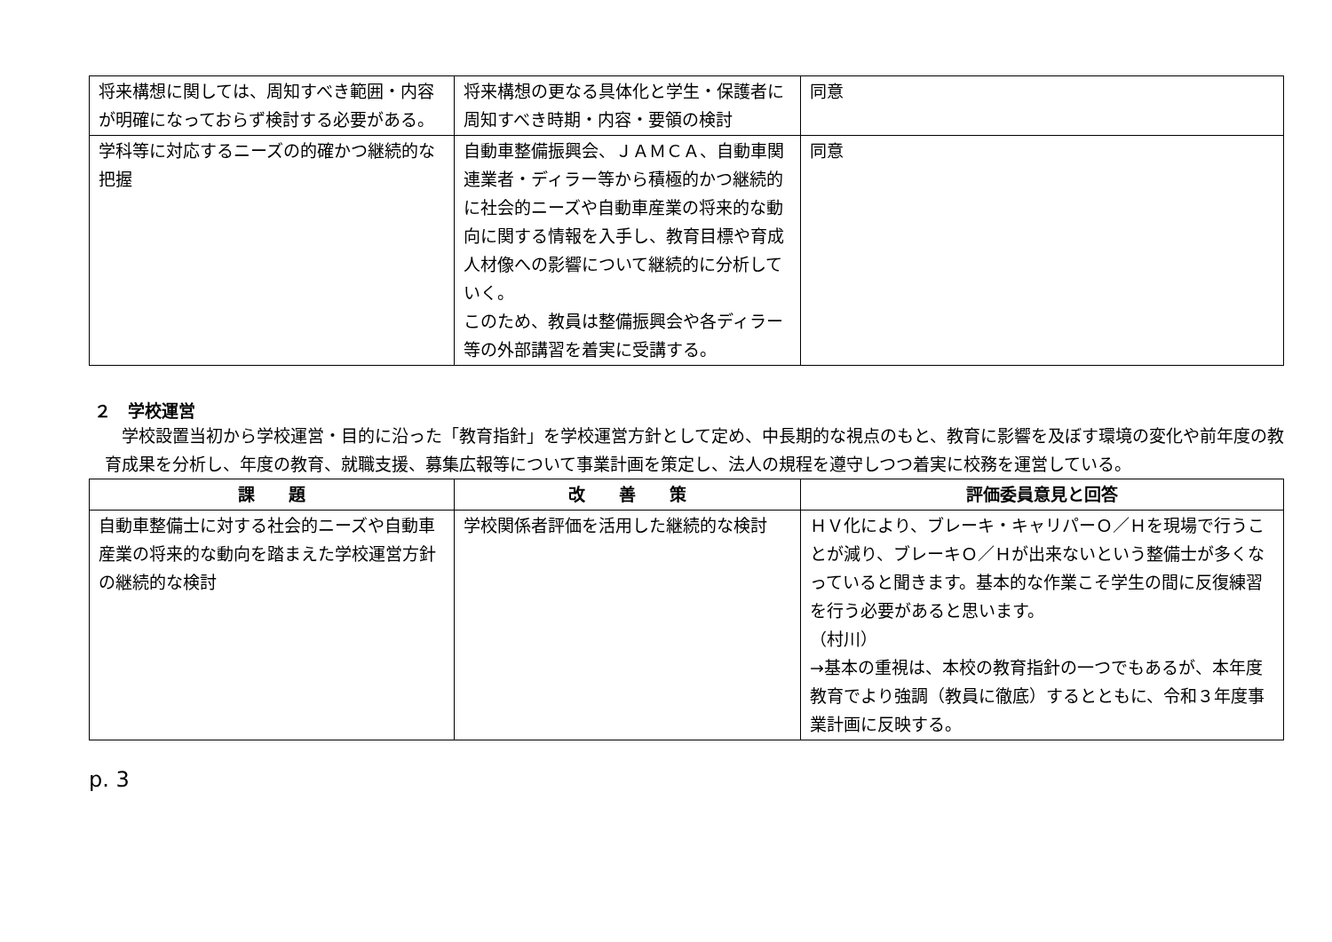| 将来構想に関しては、周知すべき範囲・内容が明確になっておらず検討する必要がある。 | 将来構想の更なる具体化と学生・保護者に周知すべき時期・内容・要領の検討 | 同意 |
| 学科等に対応するニーズの的確かつ継続的な把握 | 自動車整備振興会、ＪＡＭＣＡ、自動車関連業者・ディラー等から積極的かつ継続的に社会的ニーズや自動車産業の将来的な動向に関する情報を入手し、教育目標や育成人材像への影響について継続的に分析していく。 このため、教員は整備振興会や各ディラー等の外部講習を着実に受講する。 | 同意 |
２　学校運営
学校設置当初から学校運営・目的に沿った「教育指針」を学校運営方針として定め、中長期的な視点のもと、教育に影響を及ぼす環境の変化や前年度の教育成果を分析し、年度の教育、就職支援、募集広報等について事業計画を策定し、法人の規程を遵守しつつ着実に校務を運営している。
| 課 題 | 改 善 策 | 評価委員意見と回答 |
| --- | --- | --- |
| 自動車整備士に対する社会的ニーズや自動車産業の将来的な動向を踏まえた学校運営方針の継続的な検討 | 学校関係者評価を活用した継続的な検討 | ＨＶ化により、ブレーキ・キャリパーＯ／Ｈを現場で行うことが減り、ブレーキＯ／Ｈが出来ないという整備士が多くなっていると聞きます。基本的な作業こそ学生の間に反復練習を行う必要があると思います。 （村川） →基本の重視は、本校の教育指針の一つでもあるが、本年度教育でより強調（教員に徹底）するとともに、令和３年度事業計画に反映する。 |
p. 3